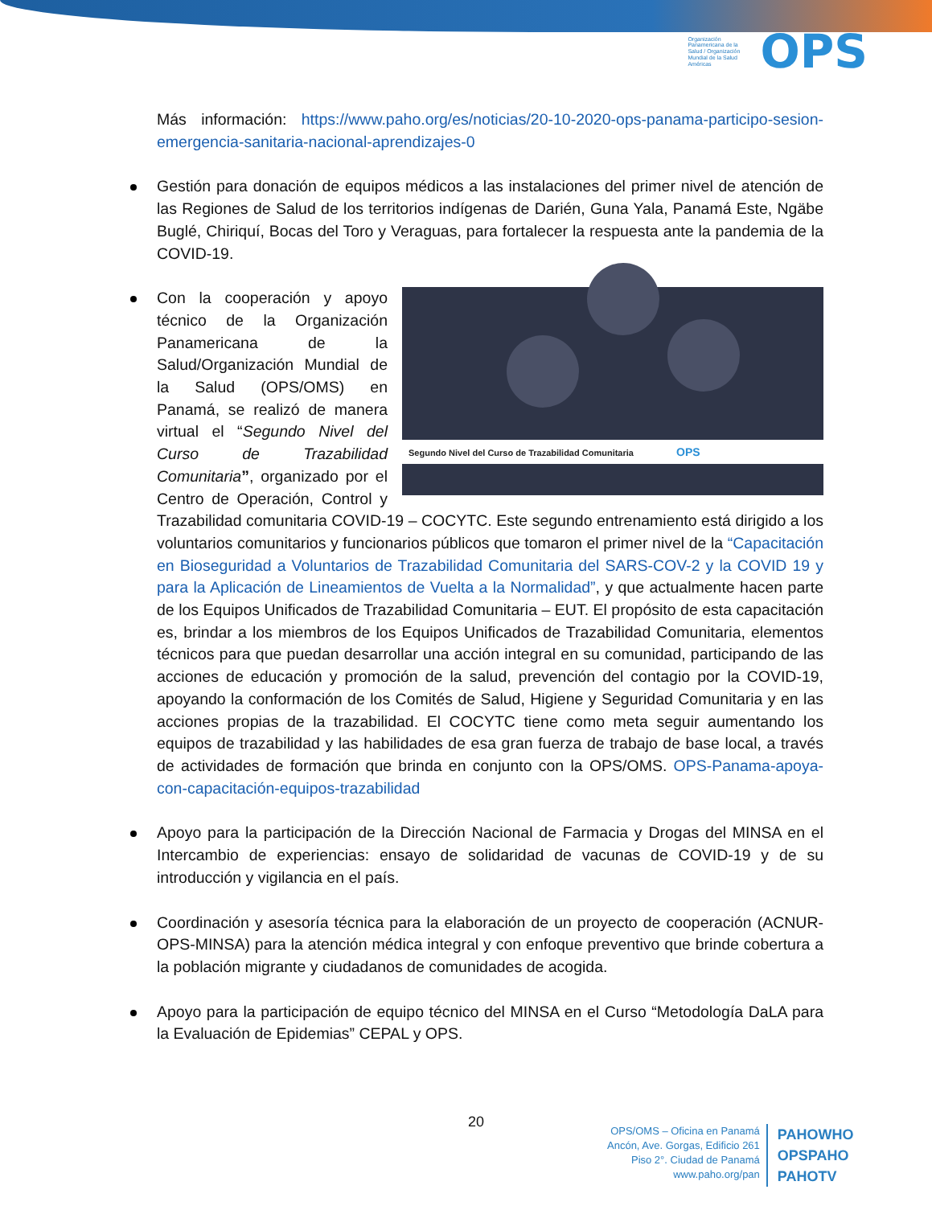Organización Panamericana de la Salud / Organización Mundial de la Salud Américas OPS
Más información: https://www.paho.org/es/noticias/20-10-2020-ops-panama-participo-sesion-emergencia-sanitaria-nacional-aprendizajes-0
Gestión para donación de equipos médicos a las instalaciones del primer nivel de atención de las Regiones de Salud de los territorios indígenas de Darién, Guna Yala, Panamá Este, Ngäbe Buglé, Chiriquí, Bocas del Toro y Veraguas, para fortalecer la respuesta ante la pandemia de la COVID-19.
Segundo Nivel del Curso de Trazabilidad Comunitaria OPS
Con la cooperación y apoyo técnico de la Organización Panamericana de la Salud/Organización Mundial de la Salud (OPS/OMS) en Panamá, se realizó de manera virtual el “Segundo Nivel del Curso de Trazabilidad Comunitaria”, organizado por el Centro de Operación, Control y Trazabilidad comunitaria COVID-19 – COCYTC. Este segundo entrenamiento está dirigido a los voluntarios comunitarios y funcionarios públicos que tomaron el primer nivel de la “Capacitación en Bioseguridad a Voluntarios de Trazabilidad Comunitaria del SARS-COV-2 y la COVID 19 y para la Aplicación de Lineamientos de Vuelta a la Normalidad”, y que actualmente hacen parte de los Equipos Unificados de Trazabilidad Comunitaria – EUT. El propósito de esta capacitación es, brindar a los miembros de los Equipos Unificados de Trazabilidad Comunitaria, elementos técnicos para que puedan desarrollar una acción integral en su comunidad, participando de las acciones de educación y promoción de la salud, prevención del contagio por la COVID-19, apoyando la conformación de los Comités de Salud, Higiene y Seguridad Comunitaria y en las acciones propias de la trazabilidad. El COCYTC tiene como meta seguir aumentando los equipos de trazabilidad y las habilidades de esa gran fuerza de trabajo de base local, a través de actividades de formación que brinda en conjunto con la OPS/OMS. OPS-Panama-apoya-con-capacitación-equipos-trazabilidad
Apoyo para la participación de la Dirección Nacional de Farmacia y Drogas del MINSA en el Intercambio de experiencias: ensayo de solidaridad de vacunas de COVID-19 y de su introducción y vigilancia en el país.
Coordinación y asesoría técnica para la elaboración de un proyecto de cooperación (ACNUR-OPS-MINSA) para la atención médica integral y con enfoque preventivo que brinde cobertura a la población migrante y ciudadanos de comunidades de acogida.
Apoyo para la participación de equipo técnico del MINSA en el Curso “Metodología DaLA para la Evaluación de Epidemias” CEPAL y OPS.
20
OPS/OMS – Oficina en Panamá
Ancón, Ave. Gorgas, Edificio 261
Piso 2°. Ciudad de Panamá
www.paho.org/pan
PAHOWHO
OPSPAHO
PAHOTV